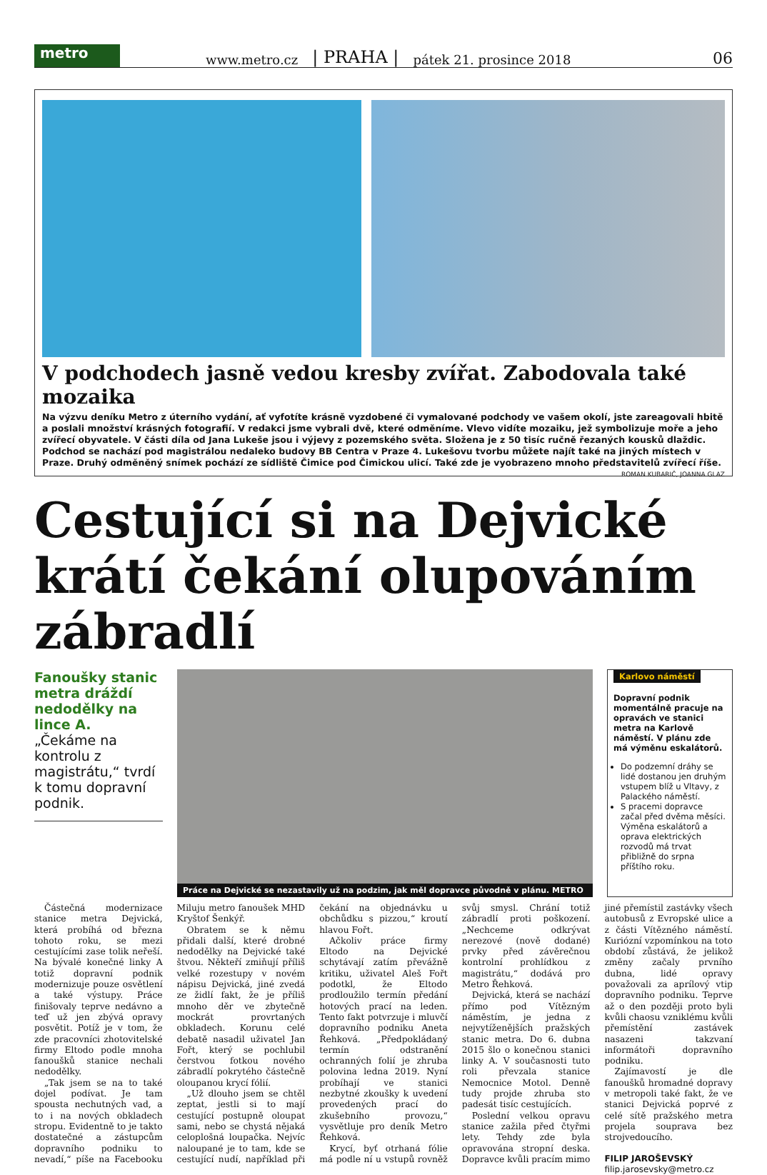metro
www.metro.cz | PRAHA | pátek 21. prosince 2018 06
V podchodech jasně vedou kresby zvířat. Zabodovala také mozaika
Na výzvu deníku Metro z úterního vydání, ať vyfotíte krásně vyzdobené či vymalované podchody ve vašem okolí, jste zareagovali hbitě a poslali množství krásných fotografií. V redakci jsme vybrali dvě, které odměníme. Vlevo vidíte mozaiku, jež symbolizuje moře a jeho zvířecí obyvatele. V části díla od Jana Lukeše jsou i výjevy z pozemského světa. Složena je z 50 tisíc ručně řezaných kousků dlaždic. Podchod se nachází pod magistrálou nedaleko budovy BB Centra v Praze 4. Lukešovu tvorbu můžete najít také na jiných místech v Praze. Druhý odměněný snímek pochází ze sídliště Čimice pod Čimickou ulicí. Také zde je vyobrazeno mnoho představitelů zvířecí říše. ROMAN KUBARIČ, JOANNA GLAZ
Cestující si na Dejvické krátí čekání olupováním zábradlí
Fanoušky stanic metra dráždí nedodělky na lince A.
„Čekáme na kontrolu z magistrátu,“ tvrdí k tomu dopravní podnik.
Práce na Dejvické se nezastavily už na podzim, jak měl dopravce původně v plánu. METRO
Karlovo náměstí
Dopravní podnik momentálně pracuje na opravách ve stanici metra na Karlově náměstí. V plánu zde má výměnu eskalátorů.
Do podzemní dráhy se lidé dostanou jen druhým vstupem blíž u Vltavy, z Palackého náměstí.
S pracemi dopravce začal před dvěma měsíci. Výměna eskalátorů a oprava elektrických rozvodů má trvat přibližně do srpna příštího roku.
Částečná modernizace stanice metra Dejvická, která probíhá od března tohoto roku, se mezi cestujícími zase tolik neřeší. Na bývalé konečné linky A totiž dopravní podnik modernizuje pouze osvětlení a také výstupy. Práce finišovaly teprve nedávno a teď už jen zbývá opravy posvětit. Potíž je v tom, že zde pracovníci zhotovitelské firmy Eltodo podle mnoha fanoušků stanice nechali nedodělky.
„Tak jsem se na to také dojel podívat. Je tam spousta nechutných vad, a to i na nových obkladech stropu. Evidentně to je takto dostatečné a zástupcům dopravního podniku to nevadí,“ píše na Facebooku Miluju metro fanoušek MHD Kryštof Šenkýř.
Obratem se k němu přidali další, které drobné nedodělky na Dejvické také štvou. Někteří zmiňují příliš velké rozestupy v novém nápisu Dejvická, jiné zvedá ze židlí fakt, že je příliš mnoho děr ve zbytečně mockrát provrtaných obkladech. Korunu celé debatě nasadil uživatel Jan Fořt, který se pochlubil čerstvou fotkou nového zábradlí pokrytého částečně oloupanou krycí fólií.
„Už dlouho jsem se chtěl zeptat, jestli si to mají cestující postupně oloupat sami, nebo se chystá nějaká celoplošná loupačka. Nejvíc naloupané je to tam, kde se cestující nudí, například při čekání na objednávku u obchůdku s pizzou,“ kroutí hlavou Fořt.
Ačkoliv práce firmy Eltodo na Dejvické schytávají zatím převážně kritiku, uživatel Aleš Fořt podotkl, že Eltodo prodloužilo termín předání hotových prací na leden. Tento fakt potvrzuje i mluvčí dopravního podniku Aneta Řehková. „Předpokládaný termín odstranění ochranných folií je zhruba polovina ledna 2019. Nyní probíhají ve stanici nezbytné zkoušky k uvedení provedených prací do zkušebního provozu,“ vysvětluje pro deník Metro Řehková.
Krycí, byť otrhaná fólie má podle ní u vstupů rovněž svůj smysl. Chrání totiž zábradlí proti poškození. „Nechceme odkrývat nerezové (nově dodané) prvky před závěrečnou kontrolní prohlídkou z magistrátu,“ dodává pro Metro Řehková.
Dejvická, která se nachází přímo pod Vítězným náměstím, je jedna z nejvytíženějších pražských stanic metra. Do 6. dubna 2015 šlo o konečnou stanici linky A. V současnosti tuto roli převzala stanice Nemocnice Motol. Denně tudy projde zhruba sto padesát tisíc cestujících.
Poslední velkou opravu stanice zažila před čtyřmi lety. Tehdy zde byla opravována stropní deska. Dopravce kvůli pracím mimo jiné přemístil zastávky všech autobusů z Evropské ulice a z části Vítězného náměstí. Kuriózní vzpomínkou na toto období zůstává, že jelikož změny začaly prvního dubna, lidé opravy považovali za aprílový vtip dopravního podniku. Teprve až o den později proto byli kvůli chaosu vzniklému kvůli přemístění zastávek nasazeni takzvaní informátoři dopravního podniku.
Zajímavostí je dle fanoušků hromadné dopravy v metropoli také fakt, že ve stanici Dejvická poprvé z celé sítě pražského metra projela souprava bez strojvedoucího.
FILIP JAROŠEVSKÝ
filip.jarosevsky@metro.cz